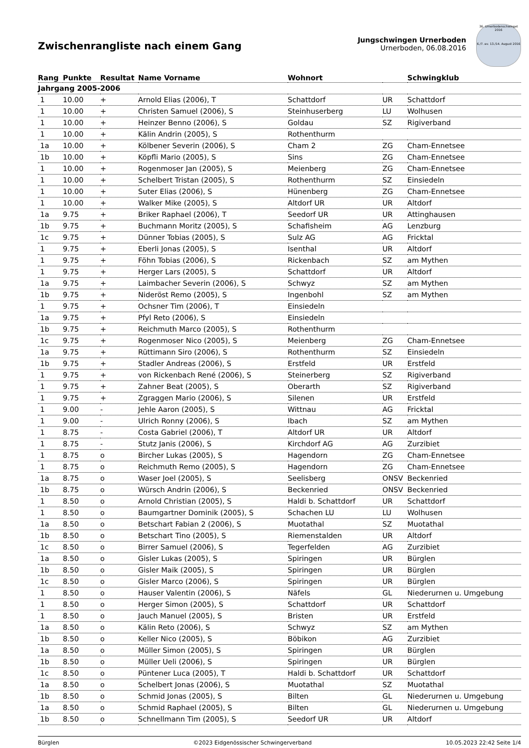Zwischenrangliste nach einem Gang
Jungschwingen Urnerboden
Urnerboden, 06.08.2016
36. Urnerbodenschwinget 2016
6./7. ev. 13./14. August 2016
| Rang | Punkte | Resultat | Name Vorname | Wohnort | | Schwingklub |
| --- | --- | --- | --- | --- | --- | --- |
| Jahrgang 2005-2006 | | | | | | |
| 1 | 10.00 | + | Arnold Elias (2006), T | Schattdorf | UR | Schattdorf |
| 1 | 10.00 | + | Christen Samuel (2006), S | Steinhuserberg | LU | Wolhusen |
| 1 | 10.00 | + | Heinzer Benno (2006), S | Goldau | SZ | Rigiverband |
| 1 | 10.00 | + | Kälin Andrin (2005), S | Rothenthurm | | |
| 1a | 10.00 | + | Kölbener Severin (2006), S | Cham 2 | ZG | Cham-Ennetsee |
| 1b | 10.00 | + | Köpfli Mario (2005), S | Sins | ZG | Cham-Ennetsee |
| 1 | 10.00 | + | Rogenmoser Jan (2005), S | Meienberg | ZG | Cham-Ennetsee |
| 1 | 10.00 | + | Schelbert Tristan (2005), S | Rothenthurm | SZ | Einsiedeln |
| 1 | 10.00 | + | Suter Elias (2006), S | Hünenberg | ZG | Cham-Ennetsee |
| 1 | 10.00 | + | Walker Mike (2005), S | Altdorf UR | UR | Altdorf |
| 1a | 9.75 | + | Briker Raphael (2006), T | Seedorf UR | UR | Attinghausen |
| 1b | 9.75 | + | Buchmann Moritz (2005), S | Schafisheim | AG | Lenzburg |
| 1c | 9.75 | + | Dünner Tobias (2005), S | Sulz AG | AG | Fricktal |
| 1 | 9.75 | + | Eberli Jonas (2005), S | Isenthal | UR | Altdorf |
| 1 | 9.75 | + | Föhn Tobias (2006), S | Rickenbach | SZ | am Mythen |
| 1 | 9.75 | + | Herger Lars (2005), S | Schattdorf | UR | Altdorf |
| 1a | 9.75 | + | Laimbacher Severin (2006), S | Schwyz | SZ | am Mythen |
| 1b | 9.75 | + | Nideröst Remo (2005), S | Ingenbohl | SZ | am Mythen |
| 1 | 9.75 | + | Ochsner Tim (2006), T | Einsiedeln | | |
| 1a | 9.75 | + | Pfyl Reto (2006), S | Einsiedeln | | |
| 1b | 9.75 | + | Reichmuth Marco (2005), S | Rothenthurm | | |
| 1c | 9.75 | + | Rogenmoser Nico (2005), S | Meienberg | ZG | Cham-Ennetsee |
| 1a | 9.75 | + | Rüttimann Siro (2006), S | Rothenthurm | SZ | Einsiedeln |
| 1b | 9.75 | + | Stadler Andreas (2006), S | Erstfeld | UR | Erstfeld |
| 1 | 9.75 | + | von Rickenbach René (2006), S | Steinerberg | SZ | Rigiverband |
| 1 | 9.75 | + | Zahner Beat (2005), S | Oberarth | SZ | Rigiverband |
| 1 | 9.75 | + | Zgraggen Mario (2006), S | Silenen | UR | Erstfeld |
| 1 | 9.00 | - | Jehle Aaron (2005), S | Wittnau | AG | Fricktal |
| 1 | 9.00 | - | Ulrich Ronny (2006), S | Ibach | SZ | am Mythen |
| 1 | 8.75 | - | Costa Gabriel (2006), T | Altdorf UR | UR | Altdorf |
| 1 | 8.75 | - | Stutz Janis (2006), S | Kirchdorf AG | AG | Zurzibiet |
| 1 | 8.75 | o | Bircher Lukas (2005), S | Hagendorn | ZG | Cham-Ennetsee |
| 1 | 8.75 | o | Reichmuth Remo (2005), S | Hagendorn | ZG | Cham-Ennetsee |
| 1a | 8.75 | o | Waser Joel (2005), S | Seelisberg | ONSV | Beckenried |
| 1b | 8.75 | o | Würsch Andrin (2006), S | Beckenried | ONSV | Beckenried |
| 1 | 8.50 | o | Arnold Christian (2005), S | Haldi b. Schattdorf | UR | Schattdorf |
| 1 | 8.50 | o | Baumgartner Dominik (2005), S | Schachen LU | LU | Wolhusen |
| 1a | 8.50 | o | Betschart Fabian 2 (2006), S | Muotathal | SZ | Muotathal |
| 1b | 8.50 | o | Betschart Tino (2005), S | Riemenstalden | UR | Altdorf |
| 1c | 8.50 | o | Birrer Samuel (2006), S | Tegerfelden | AG | Zurzibiet |
| 1a | 8.50 | o | Gisler Lukas (2005), S | Spiringen | UR | Bürglen |
| 1b | 8.50 | o | Gisler Maik (2005), S | Spiringen | UR | Bürglen |
| 1c | 8.50 | o | Gisler Marco (2006), S | Spiringen | UR | Bürglen |
| 1 | 8.50 | o | Hauser Valentin (2006), S | Näfels | GL | Niederurnen u. Umgebung |
| 1 | 8.50 | o | Herger Simon (2005), S | Schattdorf | UR | Schattdorf |
| 1 | 8.50 | o | Jauch Manuel (2005), S | Bristen | UR | Erstfeld |
| 1a | 8.50 | o | Kälin Reto (2006), S | Schwyz | SZ | am Mythen |
| 1b | 8.50 | o | Keller Nico (2005), S | Böbikon | AG | Zurzibiet |
| 1a | 8.50 | o | Müller Simon (2005), S | Spiringen | UR | Bürglen |
| 1b | 8.50 | o | Müller Ueli (2006), S | Spiringen | UR | Bürglen |
| 1c | 8.50 | o | Püntener Luca (2005), T | Haldi b. Schattdorf | UR | Schattdorf |
| 1a | 8.50 | o | Schelbert Jonas (2006), S | Muotathal | SZ | Muotathal |
| 1b | 8.50 | o | Schmid Jonas (2005), S | Bilten | GL | Niederurnen u. Umgebung |
| 1a | 8.50 | o | Schmid Raphael (2005), S | Bilten | GL | Niederurnen u. Umgebung |
| 1b | 8.50 | o | Schnellmann Tim (2005), S | Seedorf UR | UR | Altdorf |
Bürglen ©2023 Eidgenössischer Schwingerverband 10.05.2023 22:42 Seite 1/4